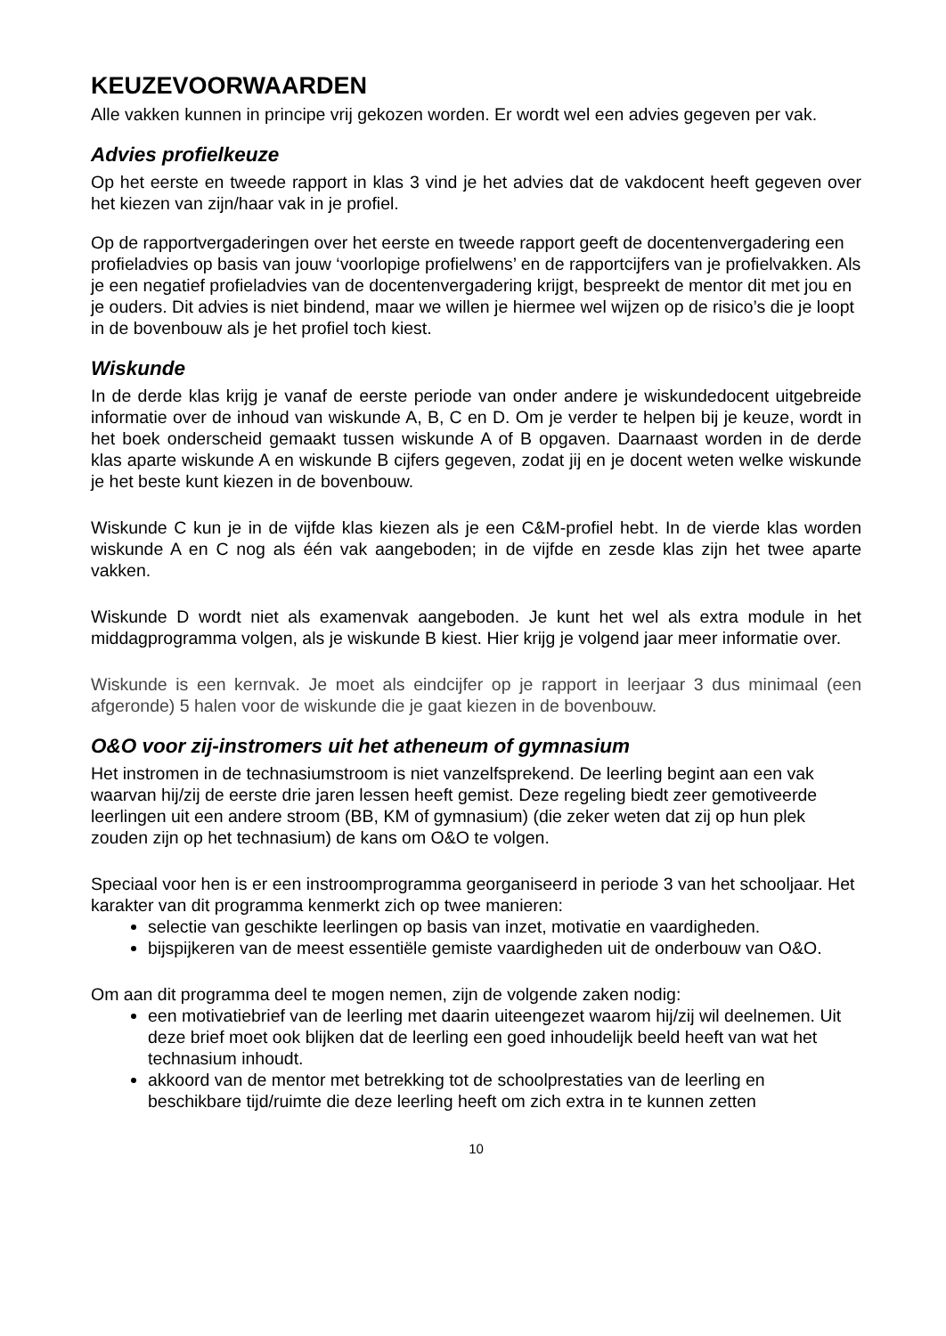KEUZEVOORWAARDEN
Alle vakken kunnen in principe vrij gekozen worden. Er wordt wel een advies gegeven per vak.
Advies profielkeuze
Op het eerste en tweede rapport in klas 3 vind je het advies dat de vakdocent heeft gegeven over het kiezen van zijn/haar vak in je profiel.
Op de rapportvergaderingen over het eerste en tweede rapport geeft de docentenvergadering een profieladvies op basis van jouw ‘voorlopige profielwens’ en de rapportcijfers van je profielvakken. Als je een negatief profieladvies van de docentenvergadering krijgt, bespreekt de mentor dit met jou en je ouders. Dit advies is niet bindend, maar we willen je hiermee wel wijzen op de risico’s die je loopt in de bovenbouw als je het profiel toch kiest.
Wiskunde
In de derde klas krijg je vanaf de eerste periode van onder andere je wiskundedocent uitgebreide informatie over de inhoud van wiskunde A, B, C en D. Om je verder te helpen bij je keuze, wordt in het boek onderscheid gemaakt tussen wiskunde A of B opgaven. Daarnaast worden in de derde klas aparte wiskunde A en wiskunde B cijfers gegeven, zodat jij en je docent weten welke wiskunde je het beste kunt kiezen in de bovenbouw.
Wiskunde C kun je in de vijfde klas kiezen als je een C&M-profiel hebt. In de vierde klas worden wiskunde A en C nog als één vak aangeboden; in de vijfde en zesde klas zijn het twee aparte vakken.
Wiskunde D wordt niet als examenvak aangeboden. Je kunt het wel als extra module in het middagprogramma volgen, als je wiskunde B kiest. Hier krijg je volgend jaar meer informatie over.
Wiskunde is een kernvak. Je moet als eindcijfer op je rapport in leerjaar 3 dus minimaal (een afgeronde) 5 halen voor de wiskunde die je gaat kiezen in de bovenbouw.
O&O voor zij-instromers uit het atheneum of gymnasium
Het instromen in de technasiumstroom is niet vanzelfsprekend. De leerling begint aan een vak waarvan hij/zij de eerste drie jaren lessen heeft gemist. Deze regeling biedt zeer gemotiveerde leerlingen uit een andere stroom (BB, KM of gymnasium) (die zeker weten dat zij op hun plek zouden zijn op het technasium) de kans om O&O te volgen.
Speciaal voor hen is er een instroomprogramma georganiseerd in periode 3 van het schooljaar. Het karakter van dit programma kenmerkt zich op twee manieren:
selectie van geschikte leerlingen op basis van inzet, motivatie en vaardigheden.
bijspijkeren van de meest essentiële gemiste vaardigheden uit de onderbouw van O&O.
Om aan dit programma deel te mogen nemen, zijn de volgende zaken nodig:
een motivatiebrief van de leerling met daarin uiteengezet waarom hij/zij wil deelnemen. Uit deze brief moet ook blijken dat de leerling een goed inhoudelijk beeld heeft van wat het technasium inhoudt.
akkoord van de mentor met betrekking tot de schoolprestaties van de leerling en beschikbare tijd/ruimte die deze leerling heeft om zich extra in te kunnen zetten
10